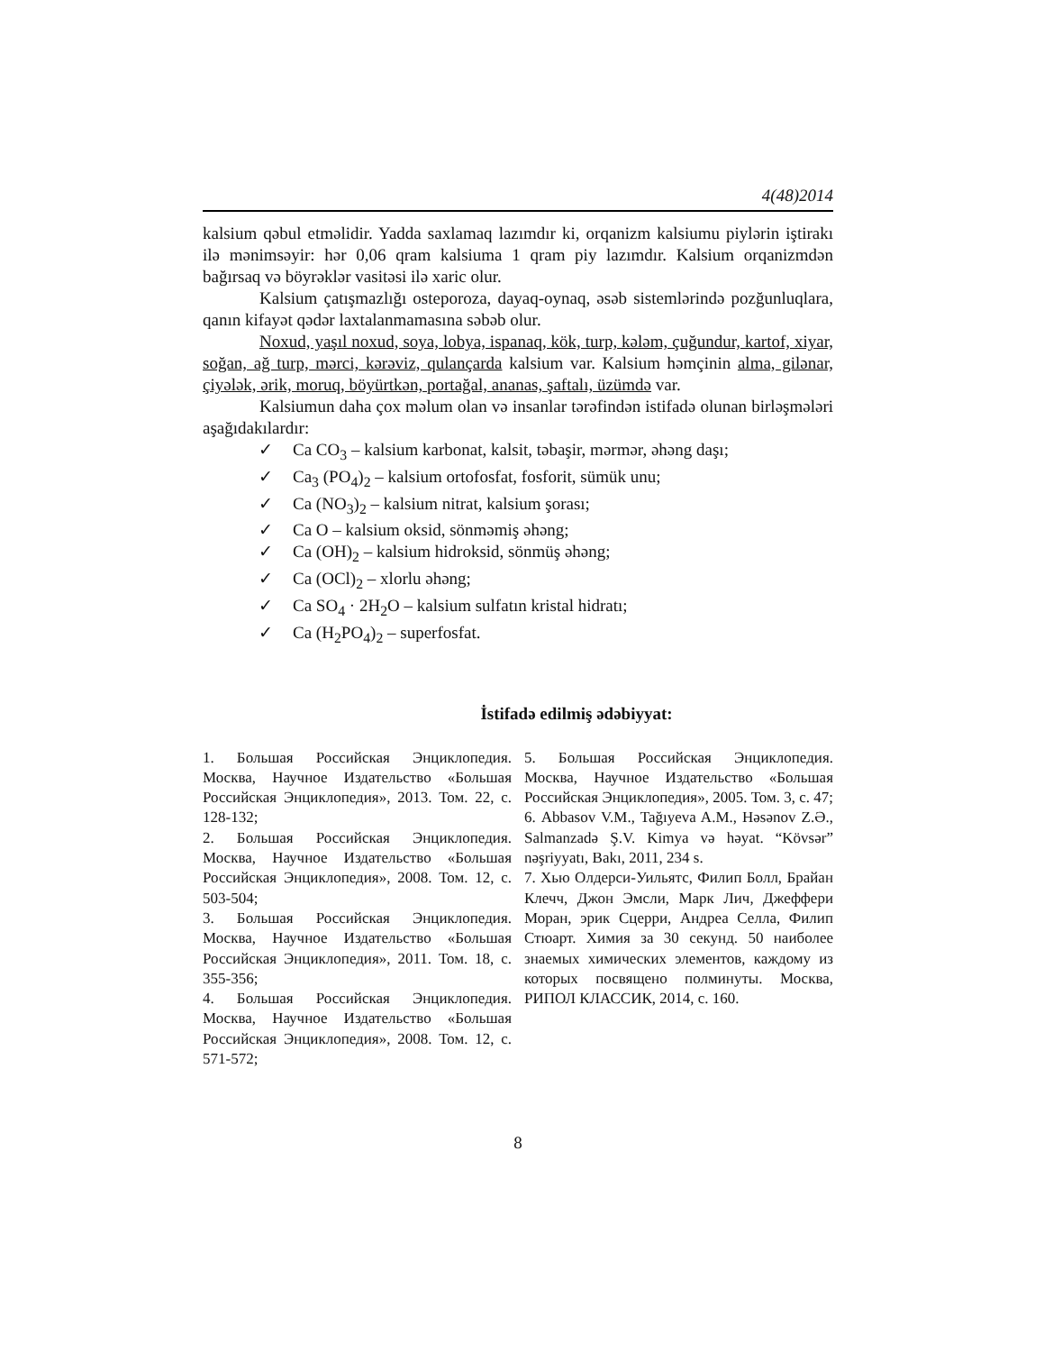4(48)2014
kalsium qəbul etməlidir. Yadda saxlamaq lazımdır ki, orqanizm kalsiumu piylərin iştirakı ilə mənimsəyir: hər 0,06 qram kalsiuma 1 qram piy lazımdır. Kalsium orqanizmdən bağırsaq və böyrəklər vasitəsi ilə xaric olur.
Kalsium çatışmazlığı osteporoza, dayaq-oynaq, əsəb sistemlərində pozğunluqlara, qanın kifayət qədər laxtalanmamasına səbəb olur.
Noxud, yaşıl noxud, soya, lobya, ispanaq, kök, turp, kələm, çuğundur, kartof, xiyar, soğan, ağ turp, mərci, kərəviz, qulançarda kalsium var. Kalsium həmçinin alma, gilənar, çiyələk, ərik, moruq, böyürtkən, portağal, ananas, şaftalı, üzümdə var.
Kalsiumun daha çox məlum olan və insanlar tərəfindən istifadə olunan birləşmələri aşağıdakılardır:
✓ Ca CO<sub>3</sub> – kalsium karbonat, kalsit, təbaşir, mərmər, əhəng daşı;
✓ Ca<sub>3</sub> (PO<sub>4</sub>)<sub>2</sub> – kalsium ortofosfat, fosforit, sümük unu;
✓ Ca (NO<sub>3</sub>)<sub>2</sub> – kalsium nitrat, kalsium şorası;
✓ Ca O – kalsium oksid, sönməmiş əhəng;
✓ Ca (OH)<sub>2</sub> – kalsium hidroksid, sönmüş əhəng;
✓ Ca (OCl)<sub>2</sub> – xlorlu əhəng;
✓ Ca SO<sub>4</sub> · 2H<sub>2</sub>O – kalsium sulfatın kristal hidratı;
✓ Ca (H<sub>2</sub>PO<sub>4</sub>)<sub>2</sub> – superfosfat.
İstifadə edilmiş ədəbiyyat:
1. Большая Российская Энциклопедия. Москва, Научное Издательство «Большая Российская Энциклопедия», 2013. Том. 22, с. 128-132;
2. Большая Российская Энциклопедия. Москва, Научное Издательство «Большая Российская Энциклопедия», 2008. Том. 12, с. 503-504;
3. Большая Российская Энциклопедия. Москва, Научное Издательство «Большая Российская Энциклопедия», 2011. Том. 18, с. 355-356;
4. Большая Российская Энциклопедия. Москва, Научное Издательство «Большая Российская Энциклопедия», 2008. Том. 12, с. 571-572;
5. Большая Российская Энциклопедия. Москва, Научное Издательство «Большая Российская Энциклопедия», 2005. Том. 3, с. 47;
6. Abbasov V.M., Tağıyeva A.M., Həsənov Z.Ə., Salmanzadə Ş.V. Kimya və həyat. “Kövsər” nəşriyyatı, Bakı, 2011, 234 s.
7. Хью Олдерси-Уильятс, Филип Болл, Брайан Клечч, Джон Эмсли, Марк Лич, Джеффери Моран, эрик Сцерри, Андреа Селла, Филип Стюарт. Химия за 30 секунд. 50 наиболее знаемых химических элементов, каждому из которых посвящено полминуты. Москва, РИПОЛ КЛАССИК, 2014, с. 160.
8